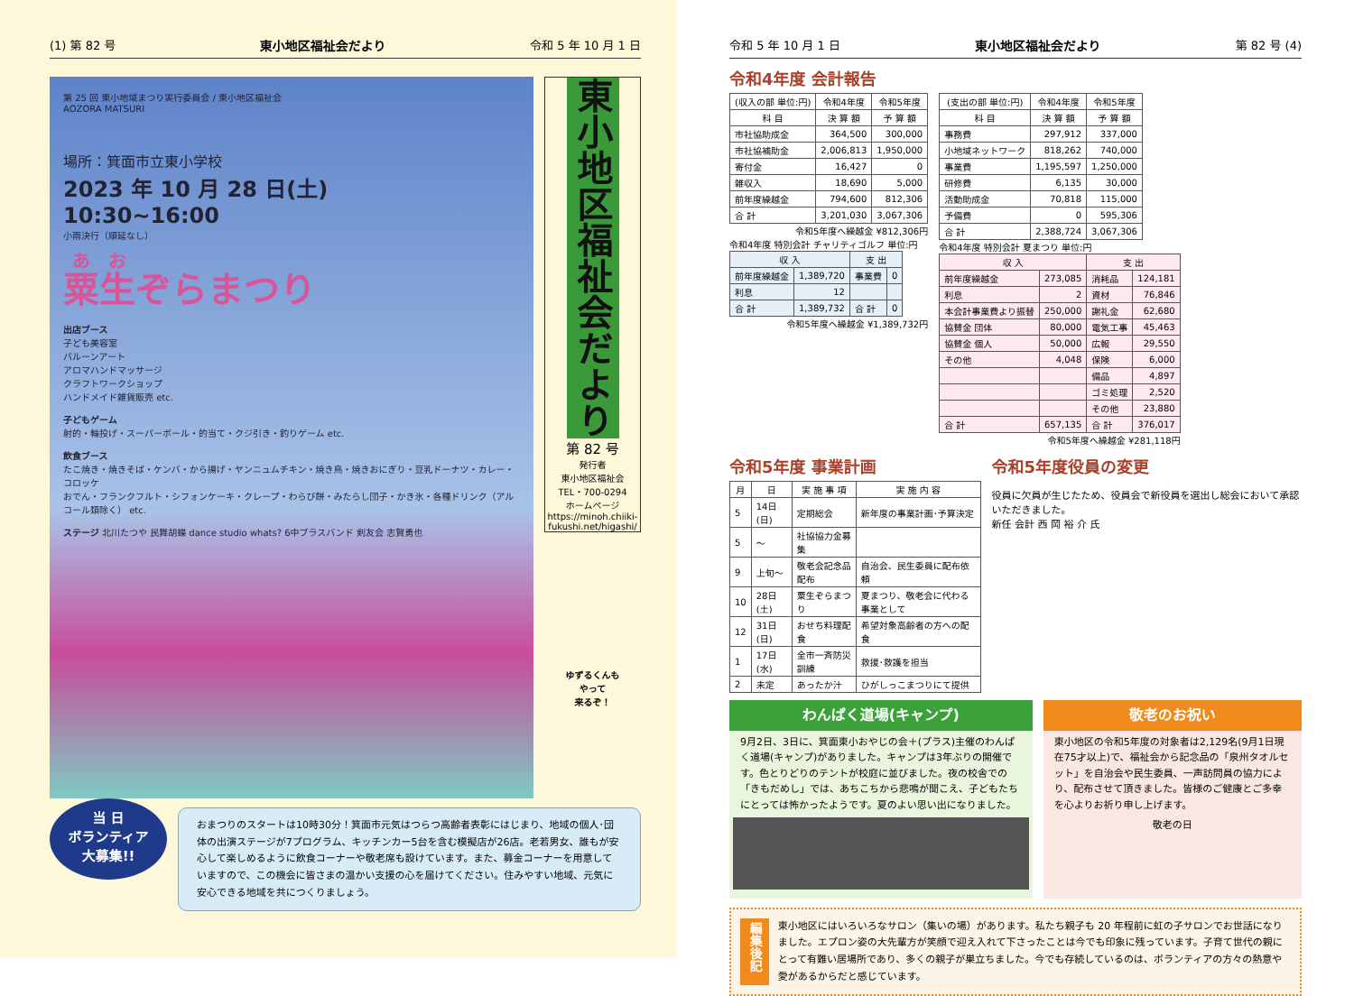(1) 第 82 号 東小地区福祉会だより 令和 5 年 10 月 1 日
第 25 回 東小地域まつり実行委員会 / 東小地区福祉会
AOZORA MATSURI
場所：箕面市立東小学校
2023 年 10 月 28 日(土)
10:30~16:00
小雨決行（順延なし）
粟生ぞらまつり
出店ブース
子ども美容室
バルーンアート
アロマハンドマッサージ
クラフトワークショップ
ハンドメイド雑貨販売 etc.
子どもゲーム
射的・輪投げ・スーパーボール・的当て・クジ引き・釣りゲーム etc.
飲食ブース
たこ焼き・焼きそば・ケンバ・から揚げ・ヤンニュムチキン・焼き鳥・焼きおにぎり・豆乳ドーナツ・カレー・コロッケ
おでん・フランクフルト・シフォンケーキ・クレープ・わらび餅・みたらし団子・かき氷・各種ドリンク（アルコール類除く） etc.
ステージ 北川たつや 民舞胡蝶 dance studio whats? 6中ブラスバンド 剣友会 志賀勇也
東小地区福祉会だより
第 82 号
発行者
東小地区福祉会
TEL・700-0294
ホームページ
https://minoh.chiiki-fukushi.net/higashi/
ゆずるくんも
やって
来るぞ！
当 日
ボランティア
大募集!!
おまつりのスタートは10時30分！箕面市元気はつらつ高齢者表彰にはじまり、地域の個人･団体の出演ステージが7プログラム、キッチンカー5台を含む模擬店が26店。老若男女、誰もが安心して楽しめるように飲食コーナーや敬老席も設けています。また、募金コーナーを用意していますので、この機会に皆さまの温かい支援の心を届けてください。住みやすい地域、元気に安心できる地域を共につくりましょう。
令和 5 年 10 月 1 日 東小地区福祉会だより 第 82 号 (4)
令和4年度 会計報告
| (収入の部 単位:円) | 令和4年度 | 令和5年度 |
| --- | --- | --- |
| 科 目 | 決 算 額 | 予 算 額 |
| 市社協助成金 | 364,500 | 300,000 |
| 市社協補助金 | 2,006,813 | 1,950,000 |
| 寄付金 | 16,427 | 0 |
| 雑収入 | 18,690 | 5,000 |
| 前年度繰越金 | 794,600 | 812,306 |
| 合 計 | 3,201,030 | 3,067,306 |
令和5年度へ繰越金 ¥812,306円
令和4年度 特別会計 チャリティゴルフ 単位:円
| 収 入 | | 支 出 | |
| --- | --- | --- | --- |
| 前年度繰越金 | 1,389,720 | 事業費 | 0 |
| 利息 | 12 | | |
| 合 計 | 1,389,732 | 合 計 | 0 |
令和5年度へ繰越金 ¥1,389,732円
| (支出の部 単位:円) | 令和4年度 | 令和5年度 |
| --- | --- | --- |
| 科 目 | 決 算 額 | 予 算 額 |
| 事務費 | 297,912 | 337,000 |
| 小地域ネットワーク | 818,262 | 740,000 |
| 事業費 | 1,195,597 | 1,250,000 |
| 研修費 | 6,135 | 30,000 |
| 活動助成金 | 70,818 | 115,000 |
| 予備費 | 0 | 595,306 |
| 合 計 | 2,388,724 | 3,067,306 |
令和4年度 特別会計 夏まつり 単位:円
| 収 入 | | 支 出 | |
| --- | --- | --- | --- |
| 前年度繰越金 | 273,085 | 消耗品 | 124,181 |
| 利息 | 2 | 資材 | 76,846 |
| 本会計事業費より振替 | 250,000 | 謝礼金 | 62,680 |
| 協賛金 団体 | 80,000 | 電気工事 | 45,463 |
| 協賛金 個人 | 50,000 | 広報 | 29,550 |
| その他 | 4,048 | 保険 | 6,000 |
| | | 備品 | 4,897 |
| | | ゴミ処理 | 2,520 |
| | | その他 | 23,880 |
| 合 計 | 657,135 | 合 計 | 376,017 |
令和5年度へ繰越金 ¥281,118円
令和5年度 事業計画
| 月 | 日 | 実 施 事 項 | 実 施 内 容 |
| --- | --- | --- | --- |
| 5 | 14日(日) | 定期総会 | 新年度の事業計画･予算決定 |
| 5 | ～ | 社協協力金募集 | |
| 9 | 上旬～ | 敬老会記念品配布 | 自治会、民生委員に配布依頼 |
| 10 | 28日(土) | 粟生ぞらまつり | 夏まつり、敬老会に代わる事業として |
| 12 | 31日(日) | おせち料理配食 | 希望対象高齢者の方への配食 |
| 1 | 17日(水) | 全市一斉防災訓練 | 救援･救護を担当 |
| 2 | 未定 | あったか汁 | ひがしっこまつりにて提供 |
令和5年度役員の変更
役員に欠員が生じたため、役員会で新役員を選出し総会において承認いただきました。
新任 会計 西 岡 裕 介 氏
わんぱく道場(キャンプ)
9月2日、3日に、箕面東小おやじの会＋(プラス)主催のわんぱく道場(キャンプ)がありました。キャンプは3年ぶりの開催です。色とりどりのテントが校庭に並びました。夜の校舎での「きもだめし」では、あちこちから悲鳴が聞こえ、子どもたちにとっては怖かったようです。夏のよい思い出になりました。
敬老のお祝い
東小地区の令和5年度の対象者は2,129名(9月1日現在75才以上)で、福祉会から記念品の「泉州タオルセット」を自治会や民生委員、一声訪問員の協力により、配布させて頂きました。皆様のご健康とご多幸を心よりお祈り申し上げます。
敬老の日
編集後記
東小地区にはいろいろなサロン（集いの場）があります。私たち親子も 20 年程前に虹の子サロンでお世話になりました。エプロン姿の大先輩方が笑顔で迎え入れて下さったことは今でも印象に残っています。子育て世代の親にとって有難い居場所であり、多くの親子が巣立ちました。今でも存続しているのは、ボランティアの方々の熱意や愛があるからだと感じています。